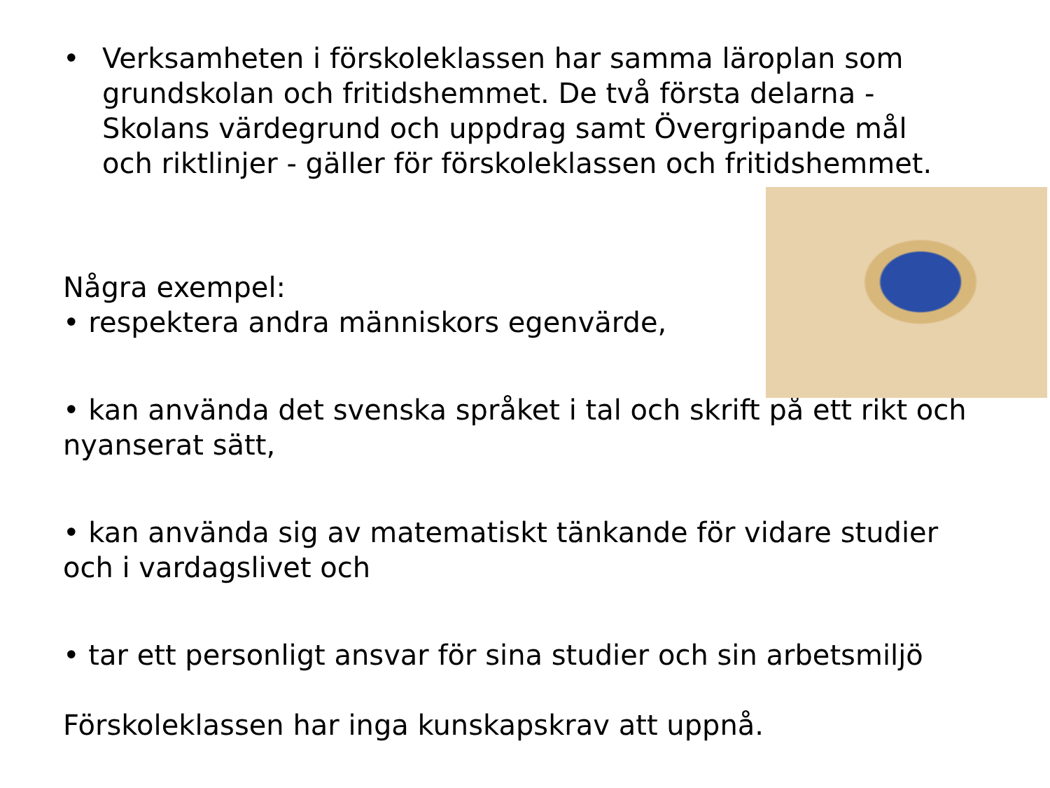• Verksamheten i förskoleklassen har samma läroplan som grundskolan och fritidshemmet. De två första delarna - Skolans värdegrund och uppdrag samt Övergripande mål och riktlinjer - gäller för förskoleklassen och fritidshemmet.
Några exempel:
• respektera andra människors egenvärde,
• kan använda det svenska språket i tal och skrift på ett rikt och nyanserat sätt,
• kan använda sig av matematiskt tänkande för vidare studier och i vardagslivet och
• tar ett personligt ansvar för sina studier och sin arbetsmiljö
Förskoleklassen har inga kunskapskrav att uppnå.